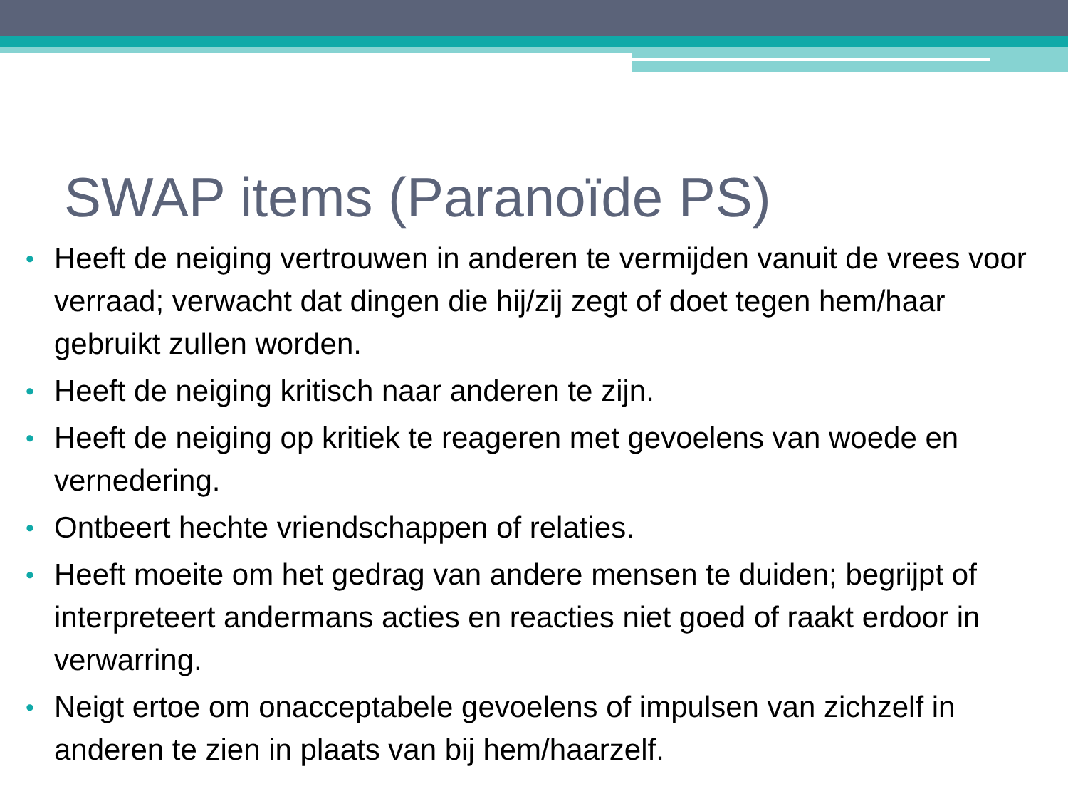SWAP items (Paranoïde PS)
• Heeft de neiging vertrouwen in anderen te vermijden vanuit de vrees voor verraad; verwacht dat dingen die hij/zij zegt of doet tegen hem/haar gebruikt zullen worden.
• Heeft de neiging kritisch naar anderen te zijn.
• Heeft de neiging op kritiek te reageren met gevoelens van woede en vernedering.
• Ontbeert hechte vriendschappen of relaties.
• Heeft moeite om het gedrag van andere mensen te duiden; begrijpt of interpreteert andermans acties en reacties niet goed of raakt erdoor in verwarring.
• Neigt ertoe om onacceptabele gevoelens of impulsen van zichzelf in anderen te zien in plaats van bij hem/haarzelf.